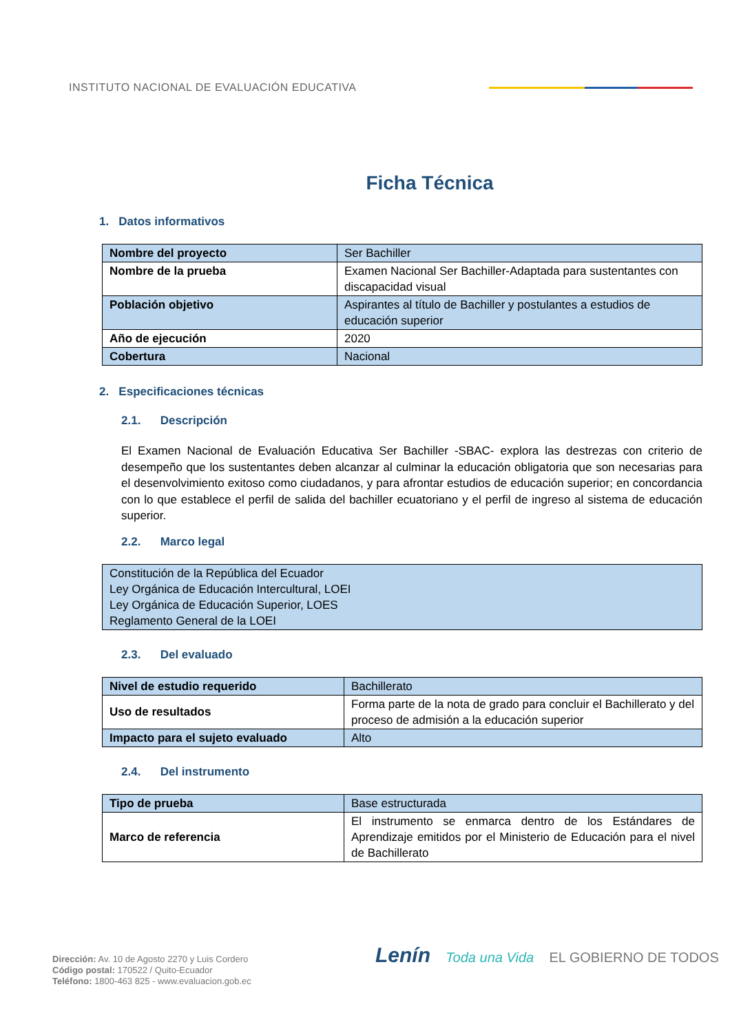INSTITUTO NACIONAL DE EVALUACIÓN EDUCATIVA
Ficha Técnica
1. Datos informativos
| Nombre del proyecto | Ser Bachiller |
| Nombre de la prueba | Examen Nacional Ser Bachiller-Adaptada para sustentantes con discapacidad visual |
| Población objetivo | Aspirantes al título de Bachiller y postulantes a estudios de educación superior |
| Año de ejecución | 2020 |
| Cobertura | Nacional |
2. Especificaciones técnicas
2.1. Descripción
El Examen Nacional de Evaluación Educativa Ser Bachiller -SBAC- explora las destrezas con criterio de desempeño que los sustentantes deben alcanzar al culminar la educación obligatoria que son necesarias para el desenvolvimiento exitoso como ciudadanos, y para afrontar estudios de educación superior; en concordancia con lo que establece el perfil de salida del bachiller ecuatoriano y el perfil de ingreso al sistema de educación superior.
2.2. Marco legal
| Constitución de la República del Ecuador Ley Orgánica de Educación Intercultural, LOEI Ley Orgánica de Educación Superior, LOES Reglamento General de la LOEI |
2.3. Del evaluado
| Nivel de estudio requerido | Bachillerato |
| Uso de resultados | Forma parte de la nota de grado para concluir el Bachillerato y del proceso de admisión a la educación superior |
| Impacto para el sujeto evaluado | Alto |
2.4. Del instrumento
| Tipo de prueba | Base estructurada |
| Marco de referencia | El instrumento se enmarca dentro de los Estándares de Aprendizaje emitidos por el Ministerio de Educación para el nivel de Bachillerato |
Dirección: Av. 10 de Agosto 2270 y Luis Cordero
Código postal: 170522 / Quito-Ecuador
Teléfono: 1800-463 825 - www.evaluacion.gob.ec
Lenín Toda una Vida EL GOBIERNO DE TODOS